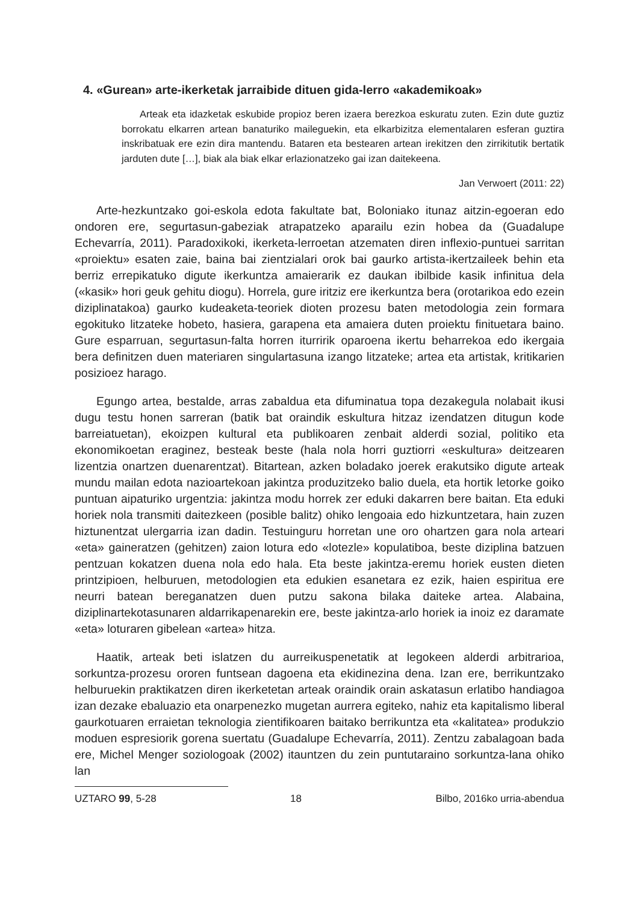4. «Gurean» arte-ikerketak jarraibide dituen gida-lerro «akademikoak»
Arteak eta idazketak eskubide propioz beren izaera berezkoa eskuratu zuten. Ezin dute guztiz borrokatu elkarren artean banaturiko maileguekin, eta elkarbizitza elementalaren esferan guztira inskribatuak ere ezin dira mantendu. Bataren eta bestearen artean irekitzen den zirrikitutik bertatik jarduten dute […], biak ala biak elkar erlazionatzeko gai izan daitekeena.
Jan Verwoert (2011: 22)
Arte-hezkuntzako goi-eskola edota fakultate bat, Boloniako itunaz aitzin-egoeran edo ondoren ere, segurtasun-gabeziak atrapatzeko aparailu ezin hobea da (Guadalupe Echevarría, 2011). Paradoxikoki, ikerketa-lerroetan atzematen diren inflexio-puntuei sarritan «proiektu» esaten zaie, baina bai zientzialari orok bai gaurko artista-ikertzaileek behin eta berriz errepikatuko digute ikerkuntza amaierarik ez daukan ibilbide kasik infinitua dela («kasik» hori geuk gehitu diogu). Horrela, gure iritziz ere ikerkuntza bera (orotarikoa edo ezein diziplinatakoa) gaurko kudeaketa-teoriek dioten prozesu baten metodologia zein formara egokituko litzateke hobeto, hasiera, garapena eta amaiera duten proiektu finituetara baino. Gure esparruan, segurtasun-falta horren iturririk oparoena ikertu beharrekoa edo ikergaia bera definitzen duen materiaren singulartasuna izango litzateke; artea eta artistak, kritikarien posizioez harago.
Egungo artea, bestalde, arras zabaldua eta difuminatua topa dezakegula nolabait ikusi dugu testu honen sarreran (batik bat oraindik eskultura hitzaz izendatzen ditugun kode barreiatuetan), ekoizpen kultural eta publikoaren zenbait alderdi sozial, politiko eta ekonomikoetan eraginez, besteak beste (hala nola horri guztiorri «eskultura» deitzearen lizentzia onartzen duenarentzat). Bitartean, azken boladako joerek erakutsiko digute arteak mundu mailan edota nazioartekoan jakintza produzitzeko balio duela, eta hortik letorke goiko puntuan aipaturiko urgentzia: jakintza modu horrek zer eduki dakarren bere baitan. Eta eduki horiek nola transmiti daitezkeen (posible balitz) ohiko lengoaia edo hizkuntzetara, hain zuzen hiztunentzat ulergarria izan dadin. Testuinguru horretan une oro ohartzen gara nola arteari «eta» gaineratzen (gehitzen) zaion lotura edo «lotezle» kopulatiboa, beste diziplina batzuen pentzuan kokatzen duena nola edo hala. Eta beste jakintza-eremu horiek eusten dieten printzipioen, helburuen, metodologien eta edukien esanetara ez ezik, haien espiritua ere neurri batean bereganatzen duen putzu sakona bilaka daiteke artea. Alabaina, diziplinartekotasunaren aldarrikapenarekin ere, beste jakintza-arlo horiek ia inoiz ez daramate «eta» loturaren gibelean «artea» hitza.
Haatik, arteak beti islatzen du aurreikuspenetatik at legokeen alderdi arbitrarioa, sorkuntza-prozesu ororen funtsean dagoena eta ekidinezina dena. Izan ere, berrikuntzako helburuekin praktikatzen diren ikerketetan arteak oraindik orain askatasun erlatibo handiagoa izan dezake ebaluazio eta onarpenezko mugetan aurrera egiteko, nahiz eta kapitalismo liberal gaurkotuaren erraietan teknologia zientifikoaren baitako berrikuntza eta «kalitatea» produkzio moduen espresiorik gorena suertatu (Guadalupe Echevarría, 2011). Zentzu zabalagoan bada ere, Michel Menger soziologoak (2002) itauntzen du zein puntutaraino sorkuntza-lana ohiko lan
UZTARO 99, 5-28 18 Bilbo, 2016ko urria-abendua